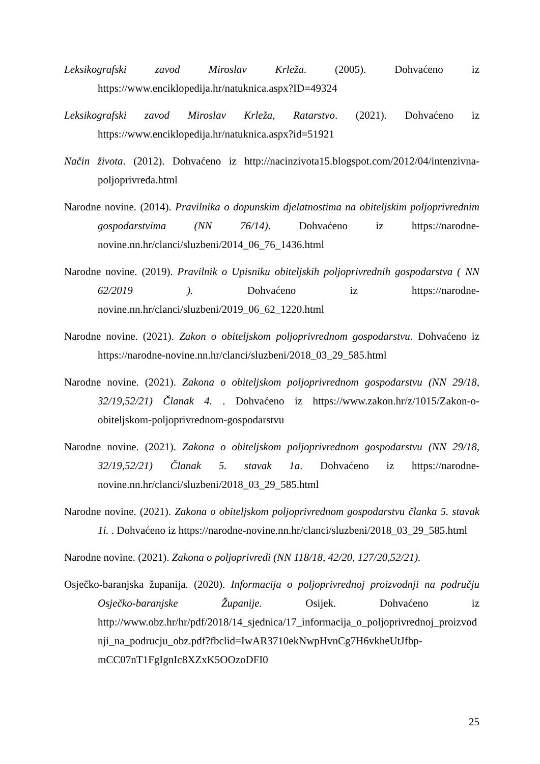Leksikografski zavod Miroslav Krleža. (2005). Dohvaćeno iz https://www.enciklopedija.hr/natuknica.aspx?ID=49324
Leksikografski zavod Miroslav Krleža, Ratarstvo. (2021). Dohvaćeno iz https://www.enciklopedija.hr/natuknica.aspx?id=51921
Način života. (2012). Dohvaćeno iz http://nacinzivota15.blogspot.com/2012/04/intenzivna-poljoprivreda.html
Narodne novine. (2014). Pravilnika o dopunskim djelatnostima na obiteljskim poljoprivrednim gospodarstvima (NN 76/14). Dohvaćeno iz https://narodne-novine.nn.hr/clanci/sluzbeni/2014_06_76_1436.html
Narodne novine. (2019). Pravilnik o Upisniku obiteljskih poljoprivrednih gospodarstva ( NN 62/2019 ). Dohvaćeno iz https://narodne-novine.nn.hr/clanci/sluzbeni/2019_06_62_1220.html
Narodne novine. (2021). Zakon o obiteljskom poljoprivrednom gospodarstvu. Dohvaćeno iz https://narodne-novine.nn.hr/clanci/sluzbeni/2018_03_29_585.html
Narodne novine. (2021). Zakona o obiteljskom poljoprivrednom gospodarstvu (NN 29/18, 32/19,52/21) Članak 4. . Dohvaćeno iz https://www.zakon.hr/z/1015/Zakon-o-obiteljskom-poljoprivrednom-gospodarstvu
Narodne novine. (2021). Zakona o obiteljskom poljoprivrednom gospodarstvu (NN 29/18, 32/19,52/21) Članak 5. stavak 1a. Dohvaćeno iz https://narodne-novine.nn.hr/clanci/sluzbeni/2018_03_29_585.html
Narodne novine. (2021). Zakona o obiteljskom poljoprivrednom gospodarstvu članka 5. stavak 1i. . Dohvaćeno iz https://narodne-novine.nn.hr/clanci/sluzbeni/2018_03_29_585.html
Narodne novine. (2021). Zakona o poljoprivredi (NN 118/18, 42/20, 127/20,52/21).
Osječko-baranjska županija. (2020). Informacija o poljoprivrednoj proizvodnji na području Osječko-baranjske Županije. Osijek. Dohvaćeno iz http://www.obz.hr/hr/pdf/2018/14_sjednica/17_informacija_o_poljoprivrednoj_proizvodnji_na_podrucju_obz.pdf?fbclid=IwAR3710ekNwpHvnCg7H6vkheUtJfbp-mCC07nT1FgIgnIc8XZxK5OOzoDFI0
25